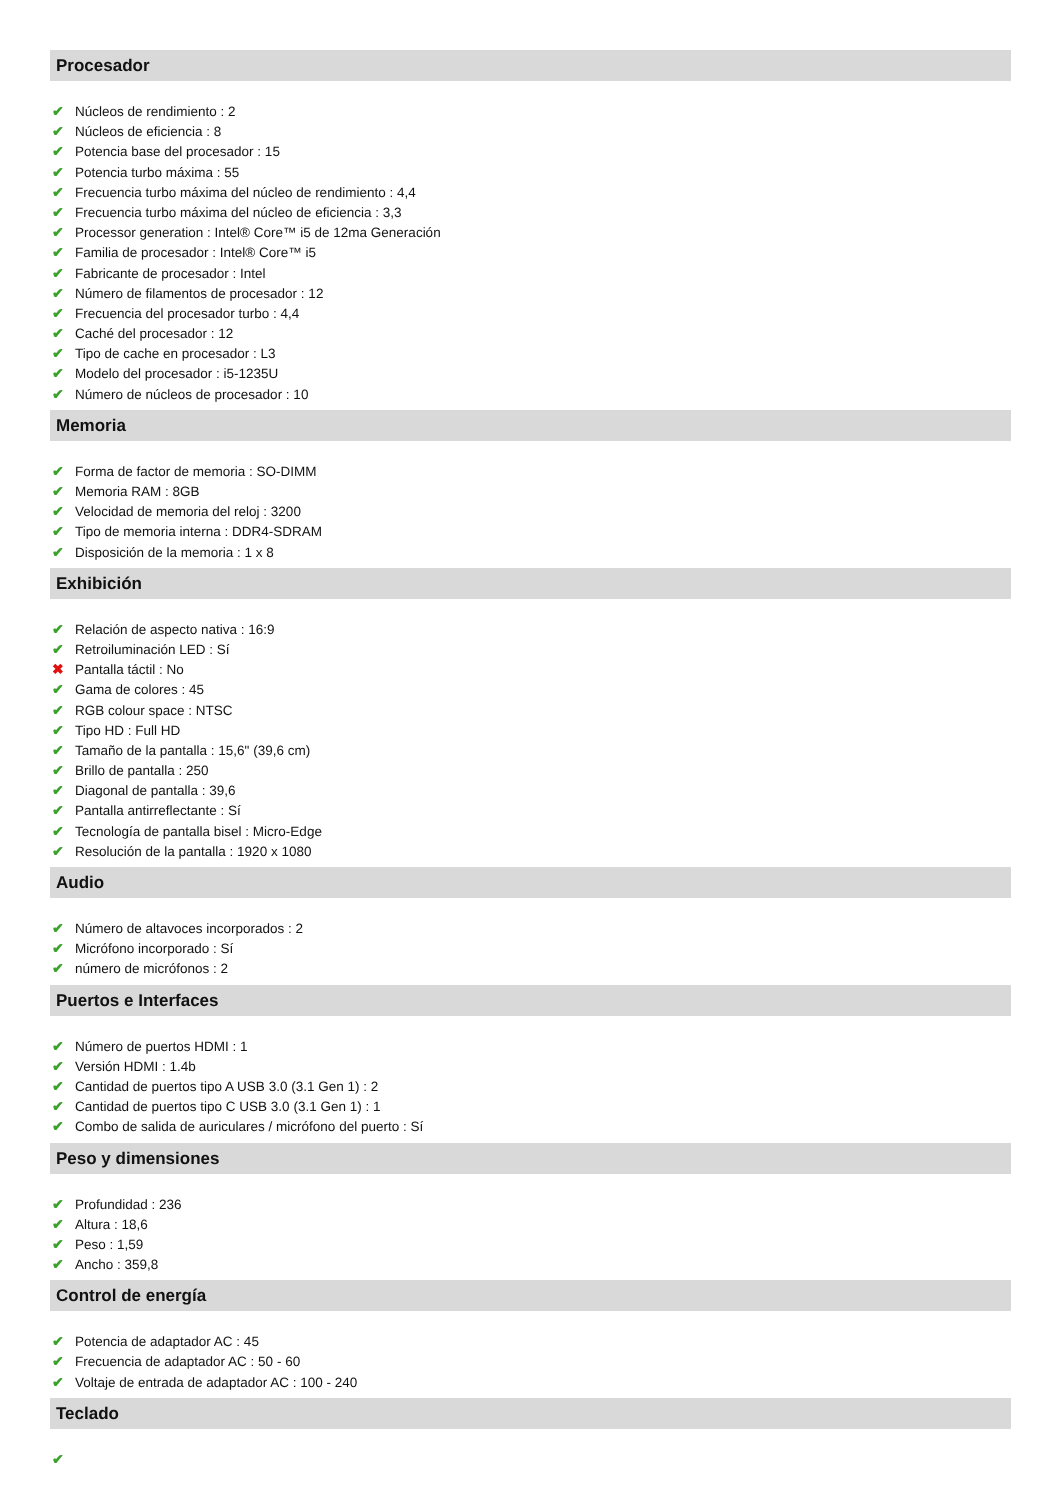Procesador
✔ Núcleos de rendimiento : 2
✔ Núcleos de eficiencia : 8
✔ Potencia base del procesador : 15
✔ Potencia turbo máxima : 55
✔ Frecuencia turbo máxima del núcleo de rendimiento : 4,4
✔ Frecuencia turbo máxima del núcleo de eficiencia : 3,3
✔ Processor generation : Intel® Core™ i5 de 12ma Generación
✔ Familia de procesador : Intel® Core™ i5
✔ Fabricante de procesador : Intel
✔ Número de filamentos de procesador : 12
✔ Frecuencia del procesador turbo : 4,4
✔ Caché del procesador : 12
✔ Tipo de cache en procesador : L3
✔ Modelo del procesador : i5-1235U
✔ Número de núcleos de procesador : 10
Memoria
✔ Forma de factor de memoria : SO-DIMM
✔ Memoria RAM : 8GB
✔ Velocidad de memoria del reloj : 3200
✔ Tipo de memoria interna : DDR4-SDRAM
✔ Disposición de la memoria : 1 x 8
Exhibición
✔ Relación de aspecto nativa : 16:9
✔ Retroiluminación LED : Sí
✖ Pantalla táctil : No
✔ Gama de colores : 45
✔ RGB colour space : NTSC
✔ Tipo HD : Full HD
✔ Tamaño de la pantalla : 15,6" (39,6 cm)
✔ Brillo de pantalla : 250
✔ Diagonal de pantalla : 39,6
✔ Pantalla antirreflectante : Sí
✔ Tecnología de pantalla bisel : Micro-Edge
✔ Resolución de la pantalla : 1920 x 1080
Audio
✔ Número de altavoces incorporados : 2
✔ Micrófono incorporado : Sí
✔ número de micrófonos : 2
Puertos e Interfaces
✔ Número de puertos HDMI : 1
✔ Versión HDMI : 1.4b
✔ Cantidad de puertos tipo A USB 3.0 (3.1 Gen 1) : 2
✔ Cantidad de puertos tipo C USB 3.0 (3.1 Gen 1) : 1
✔ Combo de salida de auriculares / micrófono del puerto : Sí
Peso y dimensiones
✔ Profundidad : 236
✔ Altura : 18,6
✔ Peso : 1,59
✔ Ancho : 359,8
Control de energía
✔ Potencia de adaptador AC : 45
✔ Frecuencia de adaptador AC : 50 - 60
✔ Voltaje de entrada de adaptador AC : 100 - 240
Teclado
✔